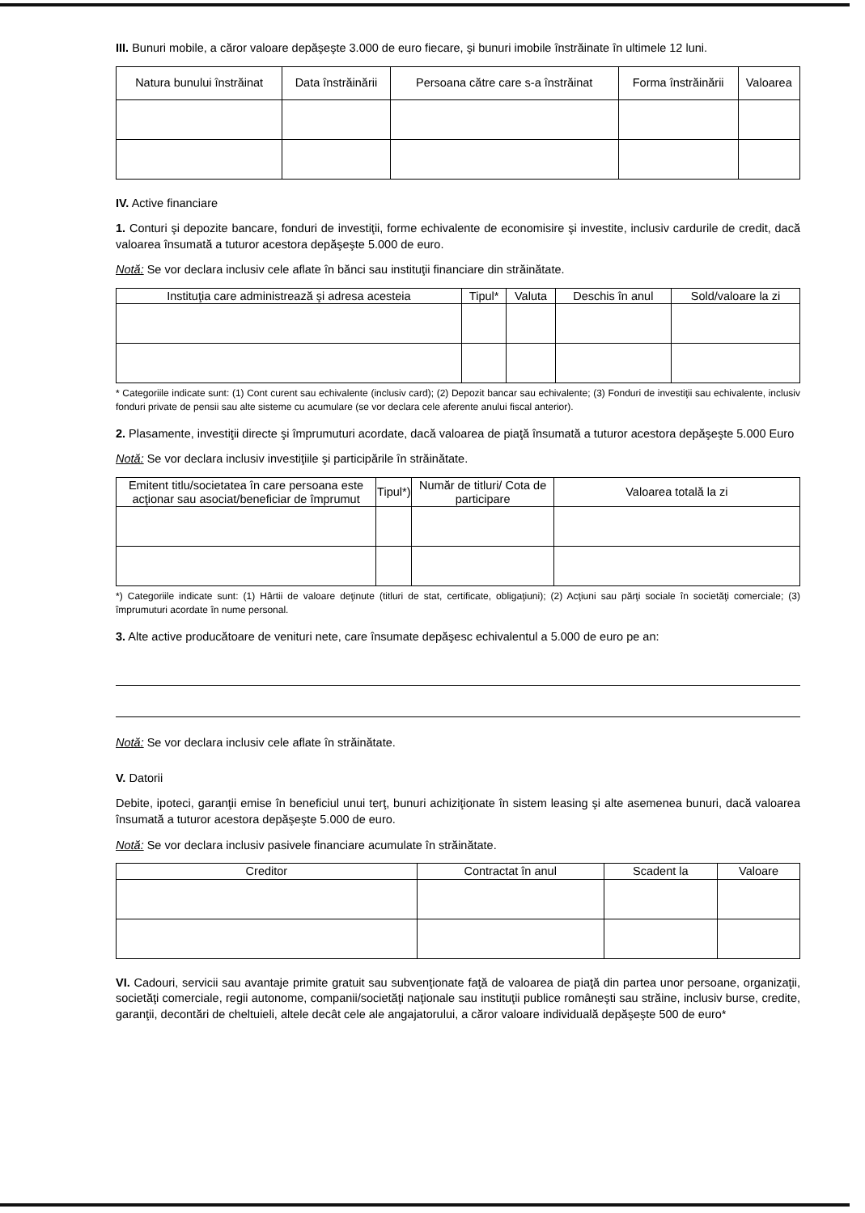III. Bunuri mobile, a căror valoare depăşeşte 3.000 de euro fiecare, şi bunuri imobile înstrăinate în ultimele 12 luni.
| Natura bunului înstrăinat | Data înstrăinării | Persoana către care s-a înstrăinat | Forma înstrăinării | Valoarea |
| --- | --- | --- | --- | --- |
IV. Active financiare
1. Conturi şi depozite bancare, fonduri de investiţii, forme echivalente de economisire şi investite, inclusiv cardurile de credit, dacă valoarea însumată a tuturor acestora depăşeşte 5.000 de euro.
Notă: Se vor declara inclusiv cele aflate în bănci sau instituţii financiare din străinătate.
| Instituţia care administrează şi adresa acesteia | Tipul* | Valuta | Deschis în anul | Sold/valoare la zi |
| --- | --- | --- | --- | --- |
* Categoriile indicate sunt: (1) Cont curent sau echivalente (inclusiv card); (2) Depozit bancar sau echivalente; (3) Fonduri de investiţii sau echivalente, inclusiv fonduri private de pensii sau alte sisteme cu acumulare (se vor declara cele aferente anului fiscal anterior).
2. Plasamente, investiţii directe şi împrumuturi acordate, dacă valoarea de piaţă însumată a tuturor acestora depăşeşte 5.000 Euro
Notă: Se vor declara inclusiv investiţiile şi participările în străinătate.
| Emitent titlu/societatea în care persoana este acţionar sau asociat/beneficiar de împrumut | Tipul*) | Număr de titluri/ Cota de participare | Valoarea totală la zi |
| --- | --- | --- | --- |
*) Categoriile indicate sunt: (1) Hârtii de valoare deţinute (titluri de stat, certificate, obligaţiuni); (2) Acţiuni sau părţi sociale în societăţi comerciale; (3) împrumuturi acordate în nume personal.
3. Alte active producătoare de venituri nete, care însumate depăşesc echivalentul a 5.000 de euro pe an:
Notă: Se vor declara inclusiv cele aflate în străinătate.
V. Datorii
Debite, ipoteci, garanţii emise în beneficiul unui terţ, bunuri achiziţionate în sistem leasing şi alte asemenea bunuri, dacă valoarea însumată a tuturor acestora depăşeşte 5.000 de euro.
Notă: Se vor declara inclusiv pasivele financiare acumulate în străinătate.
| Creditor | Contractat în anul | Scadent la | Valoare |
| --- | --- | --- | --- |
VI. Cadouri, servicii sau avantaje primite gratuit sau subvenţionate faţă de valoarea de piaţă din partea unor persoane, organizaţii, societăţi comerciale, regii autonome, companii/societăţi naţionale sau instituţii publice româneşti sau străine, inclusiv burse, credite, garanţii, decontări de cheltuieli, altele decât cele ale angajatorului, a căror valoare individuală depăşeşte 500 de euro*